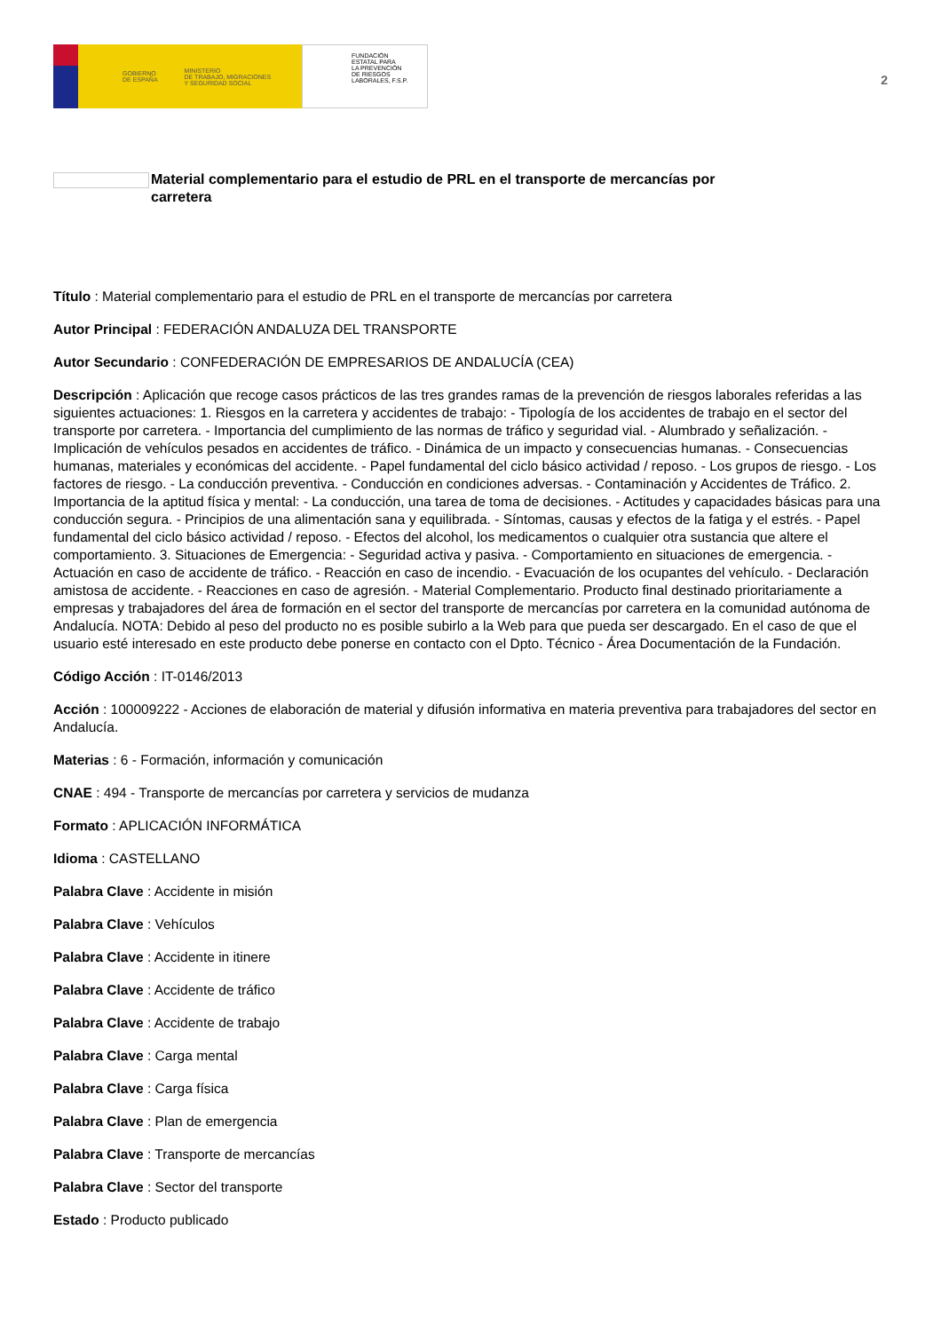GOBIERNO
DE ESPAÑA MINISTERIO
DE TRABAJO, MIGRACIONES
Y SEGURIDAD SOCIAL
FUNDACIÓN
ESTATAL PARA
LA PREVENCIÓN
DE RIESGOS
LABORALES, F.S.P.
2
Material complementario para el estudio de PRL en el transporte de mercancías por carretera
Título : Material complementario para el estudio de PRL en el transporte de mercancías por carretera
Autor Principal : FEDERACIÓN ANDALUZA DEL TRANSPORTE
Autor Secundario : CONFEDERACIÓN DE EMPRESARIOS DE ANDALUCÍA (CEA)
Descripción : Aplicación que recoge casos prácticos de las tres grandes ramas de la prevención de riesgos laborales referidas a las siguientes actuaciones: 1. Riesgos en la carretera y accidentes de trabajo: - Tipología de los accidentes de trabajo en el sector del transporte por carretera. - Importancia del cumplimiento de las normas de tráfico y seguridad vial. - Alumbrado y señalización. - Implicación de vehículos pesados en accidentes de tráfico. - Dinámica de un impacto y consecuencias humanas. - Consecuencias humanas, materiales y económicas del accidente. - Papel fundamental del ciclo básico actividad / reposo. - Los grupos de riesgo. - Los factores de riesgo. - La conducción preventiva. - Conducción en condiciones adversas. - Contaminación y Accidentes de Tráfico. 2. Importancia de la aptitud física y mental: - La conducción, una tarea de toma de decisiones. - Actitudes y capacidades básicas para una conducción segura. - Principios de una alimentación sana y equilibrada. - Síntomas, causas y efectos de la fatiga y el estrés. - Papel fundamental del ciclo básico actividad / reposo. - Efectos del alcohol, los medicamentos o cualquier otra sustancia que altere el comportamiento. 3. Situaciones de Emergencia: - Seguridad activa y pasiva. - Comportamiento en situaciones de emergencia. - Actuación en caso de accidente de tráfico. - Reacción en caso de incendio. - Evacuación de los ocupantes del vehículo. - Declaración amistosa de accidente. - Reacciones en caso de agresión. - Material Complementario. Producto final destinado prioritariamente a empresas y trabajadores del área de formación en el sector del transporte de mercancías por carretera en la comunidad autónoma de Andalucía. NOTA: Debido al peso del producto no es posible subirlo a la Web para que pueda ser descargado. En el caso de que el usuario esté interesado en este producto debe ponerse en contacto con el Dpto. Técnico - Área Documentación de la Fundación.
Código Acción : IT-0146/2013
Acción : 100009222 - Acciones de elaboración de material y difusión informativa en materia preventiva para trabajadores del sector en Andalucía.
Materias : 6 - Formación, información y comunicación
CNAE : 494 - Transporte de mercancías por carretera y servicios de mudanza
Formato : APLICACIÓN INFORMÁTICA
Idioma : CASTELLANO
Palabra Clave : Accidente in misión
Palabra Clave : Vehículos
Palabra Clave : Accidente in itinere
Palabra Clave : Accidente de tráfico
Palabra Clave : Accidente de trabajo
Palabra Clave : Carga mental
Palabra Clave : Carga física
Palabra Clave : Plan de emergencia
Palabra Clave : Transporte de mercancías
Palabra Clave : Sector del transporte
Estado : Producto publicado